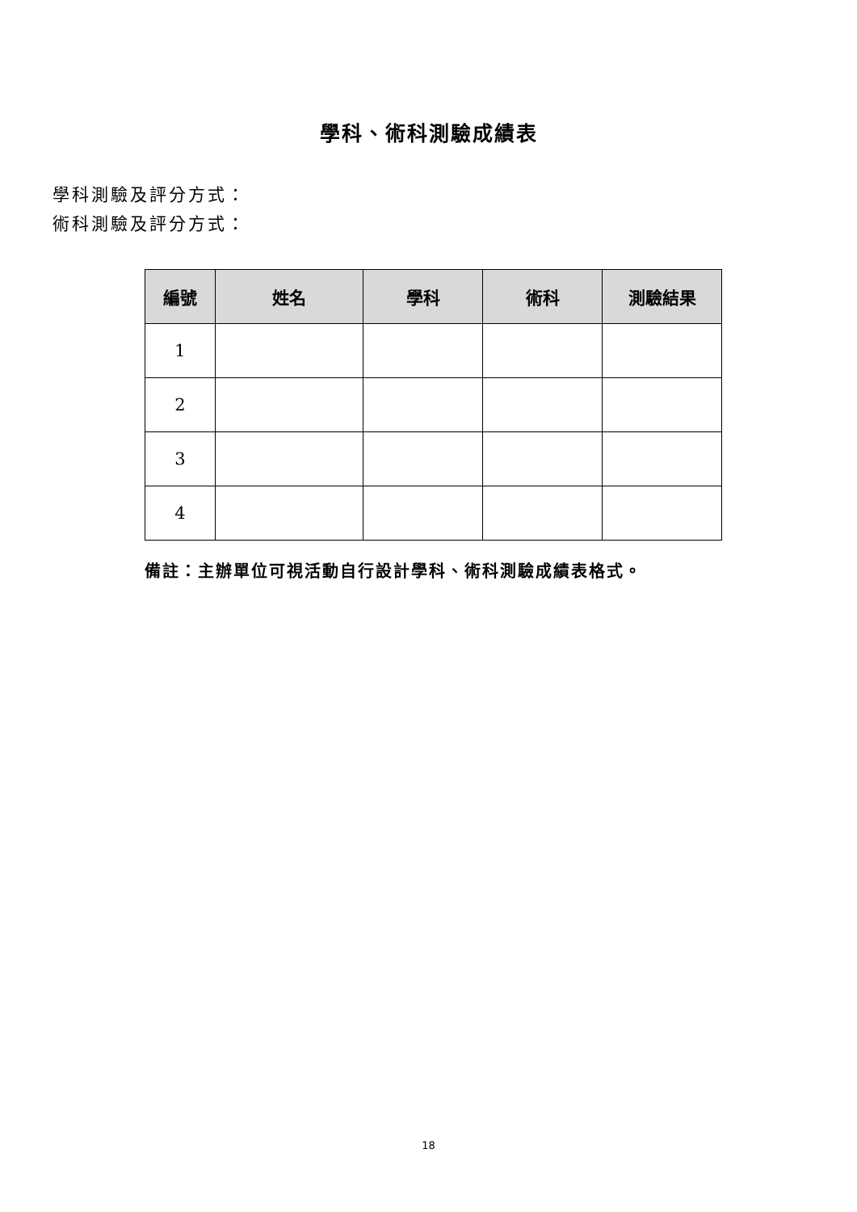學科、術科測驗成績表
學科測驗及評分方式：
術科測驗及評分方式：
| 編號 | 姓名 | 學科 | 術科 | 測驗結果 |
| --- | --- | --- | --- | --- |
| 1 | | | | |
| 2 | | | | |
| 3 | | | | |
| 4 | | | | |
備註：主辦單位可視活動自行設計學科、術科測驗成績表格式。
18